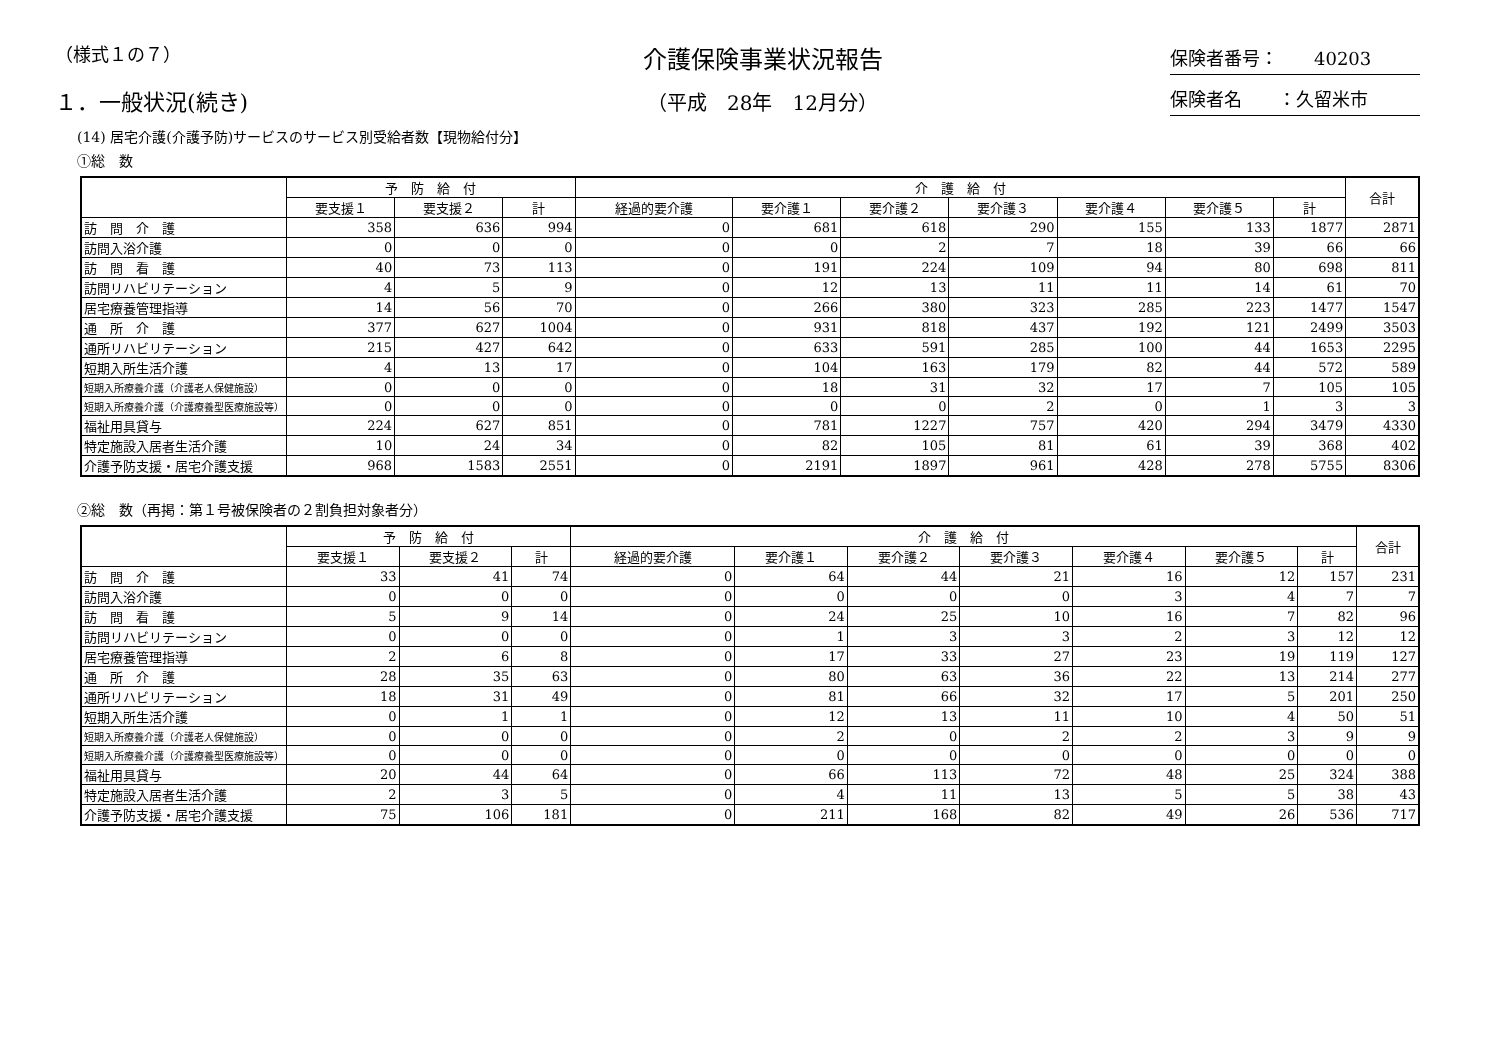（様式１の７）
１．一般状況(続き)
介護保険事業状況報告
（平成　28年　12月分）
保険者番号：　　40203
保険者名　　：久留米市
(14) 居宅介護(介護予防)サービスのサービス別受給者数【現物給付分】
①総　数
| | 予 防 給 付 | | | 介 護 給 付 | | | | | | | 合計 |
| --- | --- | --- | --- | --- | --- | --- | --- | --- | --- | --- | --- |
| | 要支援１ | 要支援２ | 計 | 経過的要介護 | 要介護１ | 要介護２ | 要介護３ | 要介護４ | 要介護５ | 計 | |
| 訪 問 介 護 | 358 | 636 | 994 | 0 | 681 | 618 | 290 | 155 | 133 | 1877 | 2871 |
| 訪問入浴介護 | 0 | 0 | 0 | 0 | 0 | 2 | 7 | 18 | 39 | 66 | 66 |
| 訪 問 看 護 | 40 | 73 | 113 | 0 | 191 | 224 | 109 | 94 | 80 | 698 | 811 |
| 訪問リハビリテーション | 4 | 5 | 9 | 0 | 12 | 13 | 11 | 11 | 14 | 61 | 70 |
| 居宅療養管理指導 | 14 | 56 | 70 | 0 | 266 | 380 | 323 | 285 | 223 | 1477 | 1547 |
| 通 所 介 護 | 377 | 627 | 1004 | 0 | 931 | 818 | 437 | 192 | 121 | 2499 | 3503 |
| 通所リハビリテーション | 215 | 427 | 642 | 0 | 633 | 591 | 285 | 100 | 44 | 1653 | 2295 |
| 短期入所生活介護 | 4 | 13 | 17 | 0 | 104 | 163 | 179 | 82 | 44 | 572 | 589 |
| 短期入所療養介護（介護老人保健施設） | 0 | 0 | 0 | 0 | 18 | 31 | 32 | 17 | 7 | 105 | 105 |
| 短期入所療養介護（介護療養型医療施設等） | 0 | 0 | 0 | 0 | 0 | 0 | 2 | 0 | 1 | 3 | 3 |
| 福祉用具貸与 | 224 | 627 | 851 | 0 | 781 | 1227 | 757 | 420 | 294 | 3479 | 4330 |
| 特定施設入居者生活介護 | 10 | 24 | 34 | 0 | 82 | 105 | 81 | 61 | 39 | 368 | 402 |
| 介護予防支援・居宅介護支援 | 968 | 1583 | 2551 | 0 | 2191 | 1897 | 961 | 428 | 278 | 5755 | 8306 |
②総　数（再掲：第１号被保険者の２割負担対象者分）
| | 予 防 給 付 | | | 介 護 給 付 | | | | | | | 合計 |
| --- | --- | --- | --- | --- | --- | --- | --- | --- | --- | --- | --- |
| | 要支援１ | 要支援２ | 計 | 経過的要介護 | 要介護１ | 要介護２ | 要介護３ | 要介護４ | 要介護５ | 計 | |
| 訪 問 介 護 | 33 | 41 | 74 | 0 | 64 | 44 | 21 | 16 | 12 | 157 | 231 |
| 訪問入浴介護 | 0 | 0 | 0 | 0 | 0 | 0 | 0 | 3 | 4 | 7 | 7 |
| 訪 問 看 護 | 5 | 9 | 14 | 0 | 24 | 25 | 10 | 16 | 7 | 82 | 96 |
| 訪問リハビリテーション | 0 | 0 | 0 | 0 | 1 | 3 | 3 | 2 | 3 | 12 | 12 |
| 居宅療養管理指導 | 2 | 6 | 8 | 0 | 17 | 33 | 27 | 23 | 19 | 119 | 127 |
| 通 所 介 護 | 28 | 35 | 63 | 0 | 80 | 63 | 36 | 22 | 13 | 214 | 277 |
| 通所リハビリテーション | 18 | 31 | 49 | 0 | 81 | 66 | 32 | 17 | 5 | 201 | 250 |
| 短期入所生活介護 | 0 | 1 | 1 | 0 | 12 | 13 | 11 | 10 | 4 | 50 | 51 |
| 短期入所療養介護（介護老人保健施設） | 0 | 0 | 0 | 0 | 2 | 0 | 2 | 2 | 3 | 9 | 9 |
| 短期入所療養介護（介護療養型医療施設等） | 0 | 0 | 0 | 0 | 0 | 0 | 0 | 0 | 0 | 0 | 0 |
| 福祉用具貸与 | 20 | 44 | 64 | 0 | 66 | 113 | 72 | 48 | 25 | 324 | 388 |
| 特定施設入居者生活介護 | 2 | 3 | 5 | 0 | 4 | 11 | 13 | 5 | 5 | 38 | 43 |
| 介護予防支援・居宅介護支援 | 75 | 106 | 181 | 0 | 211 | 168 | 82 | 49 | 26 | 536 | 717 |